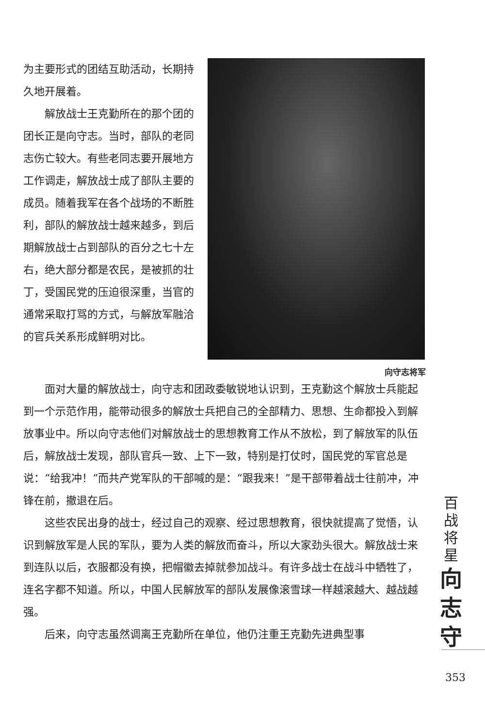为主要形式的团结互助活动，长期持久地开展着。
解放战士王克勤所在的那个团的团长正是向守志。当时，部队的老同志伤亡较大。有些老同志要开展地方工作调走，解放战士成了部队主要的成员。随着我军在各个战场的不断胜利，部队的解放战士越来越多，到后期解放战士占到部队的百分之七十左右，绝大部分都是农民，是被抓的壮丁，受国民党的压迫很深重，当官的通常采取打骂的方式，与解放军融洽的官兵关系形成鲜明对比。
向守志将军
面对大量的解放战士，向守志和团政委敏锐地认识到，王克勤这个解放士兵能起到一个示范作用，能带动很多的解放士兵把自己的全部精力、思想、生命都投入到解放事业中。所以向守志他们对解放战士的思想教育工作从不放松，到了解放军的队伍后，解放战士发现，部队官兵一致、上下一致，特别是打仗时，国民党的军官总是说：“给我冲！”而共产党军队的干部喊的是：“跟我来！”是干部带着战士往前冲，冲锋在前，撤退在后。
这些农民出身的战士，经过自己的观察、经过思想教育，很快就提高了觉悟，认识到解放军是人民的军队，要为人类的解放而奋斗，所以大家劲头很大。解放战士来到连队以后，衣服都没有换，把帽徽去掉就参加战斗。有许多战士在战斗中牺牲了，连名字都不知道。所以，中国人民解放军的部队发展像滚雪球一样越滚越大、越战越强。
后来，向守志虽然调离王克勤所在单位，他仍注重王克勤先进典型事
百
战
将
星
向
志
守
353